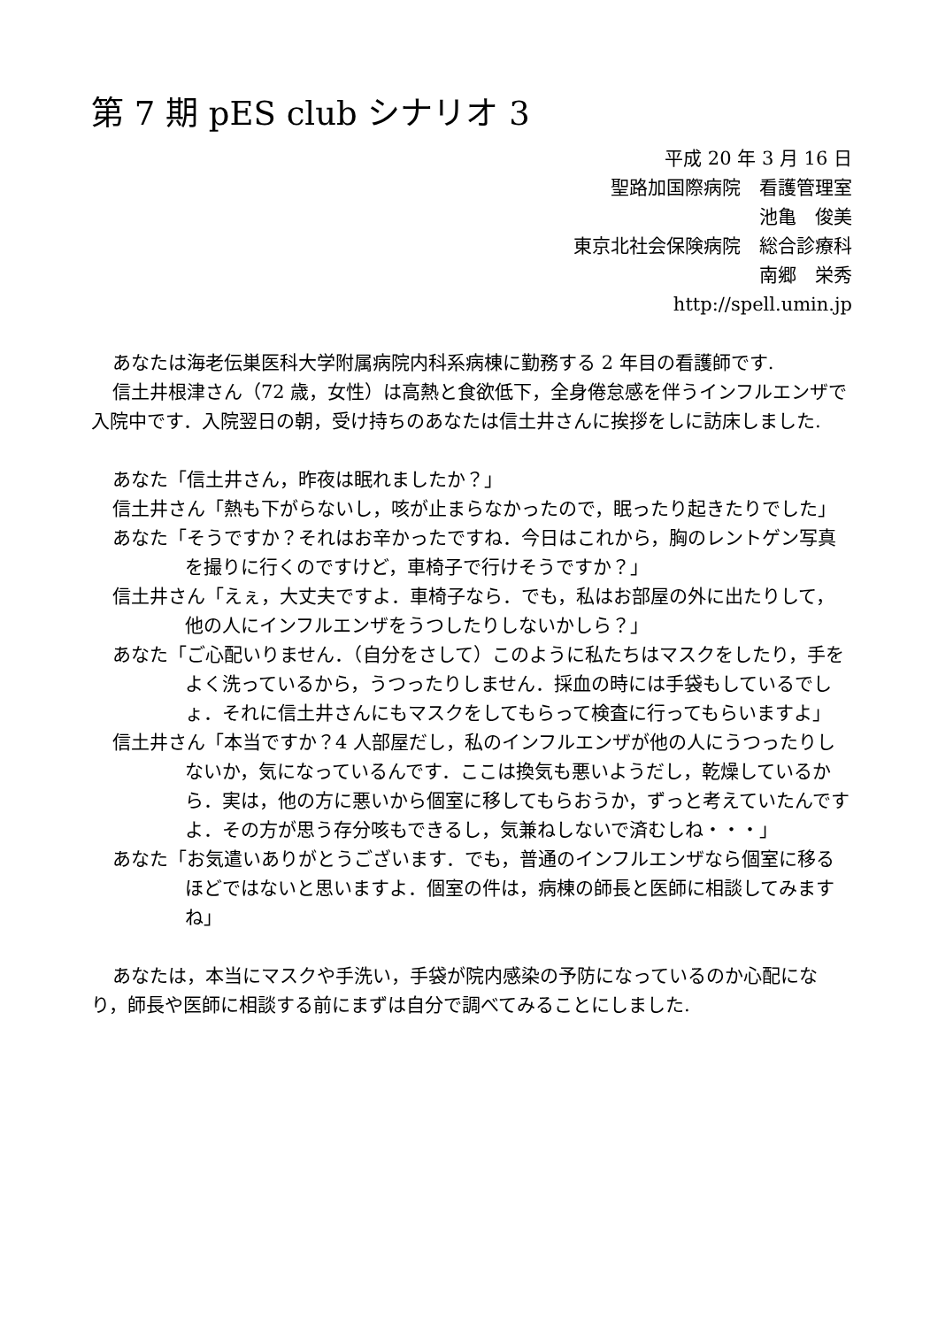第 7 期 pES club シナリオ 3
平成 20 年 3 月 16 日
聖路加国際病院　看護管理室
池亀　俊美
東京北社会保険病院　総合診療科
南郷　栄秀
http://spell.umin.jp
あなたは海老伝巣医科大学附属病院内科系病棟に勤務する 2 年目の看護師です.
信土井根津さん（72 歳，女性）は高熱と食欲低下，全身倦怠感を伴うインフルエンザで入院中です．入院翌日の朝，受け持ちのあなたは信土井さんに挨拶をしに訪床しました.
あなた「信土井さん，昨夜は眠れましたか？」
信土井さん「熱も下がらないし，咳が止まらなかったので，眠ったり起きたりでした」
あなた「そうですか？それはお辛かったですね．今日はこれから，胸のレントゲン写真を撮りに行くのですけど，車椅子で行けそうですか？」
信土井さん「えぇ，大丈夫ですよ．車椅子なら．でも，私はお部屋の外に出たりして，他の人にインフルエンザをうつしたりしないかしら？」
あなた「ご心配いりません．（自分をさして）このように私たちはマスクをしたり，手をよく洗っているから，うつったりしません．採血の時には手袋もしているでしょ．それに信土井さんにもマスクをしてもらって検査に行ってもらいますよ」
信土井さん「本当ですか？4 人部屋だし，私のインフルエンザが他の人にうつったりしないか，気になっているんです．ここは換気も悪いようだし，乾燥しているから．実は，他の方に悪いから個室に移してもらおうか，ずっと考えていたんですよ．その方が思う存分咳もできるし，気兼ねしないで済むしね・・・」
あなた「お気遣いありがとうございます．でも，普通のインフルエンザなら個室に移るほどではないと思いますよ．個室の件は，病棟の師長と医師に相談してみますね」
あなたは，本当にマスクや手洗い，手袋が院内感染の予防になっているのか心配になり，師長や医師に相談する前にまずは自分で調べてみることにしました.